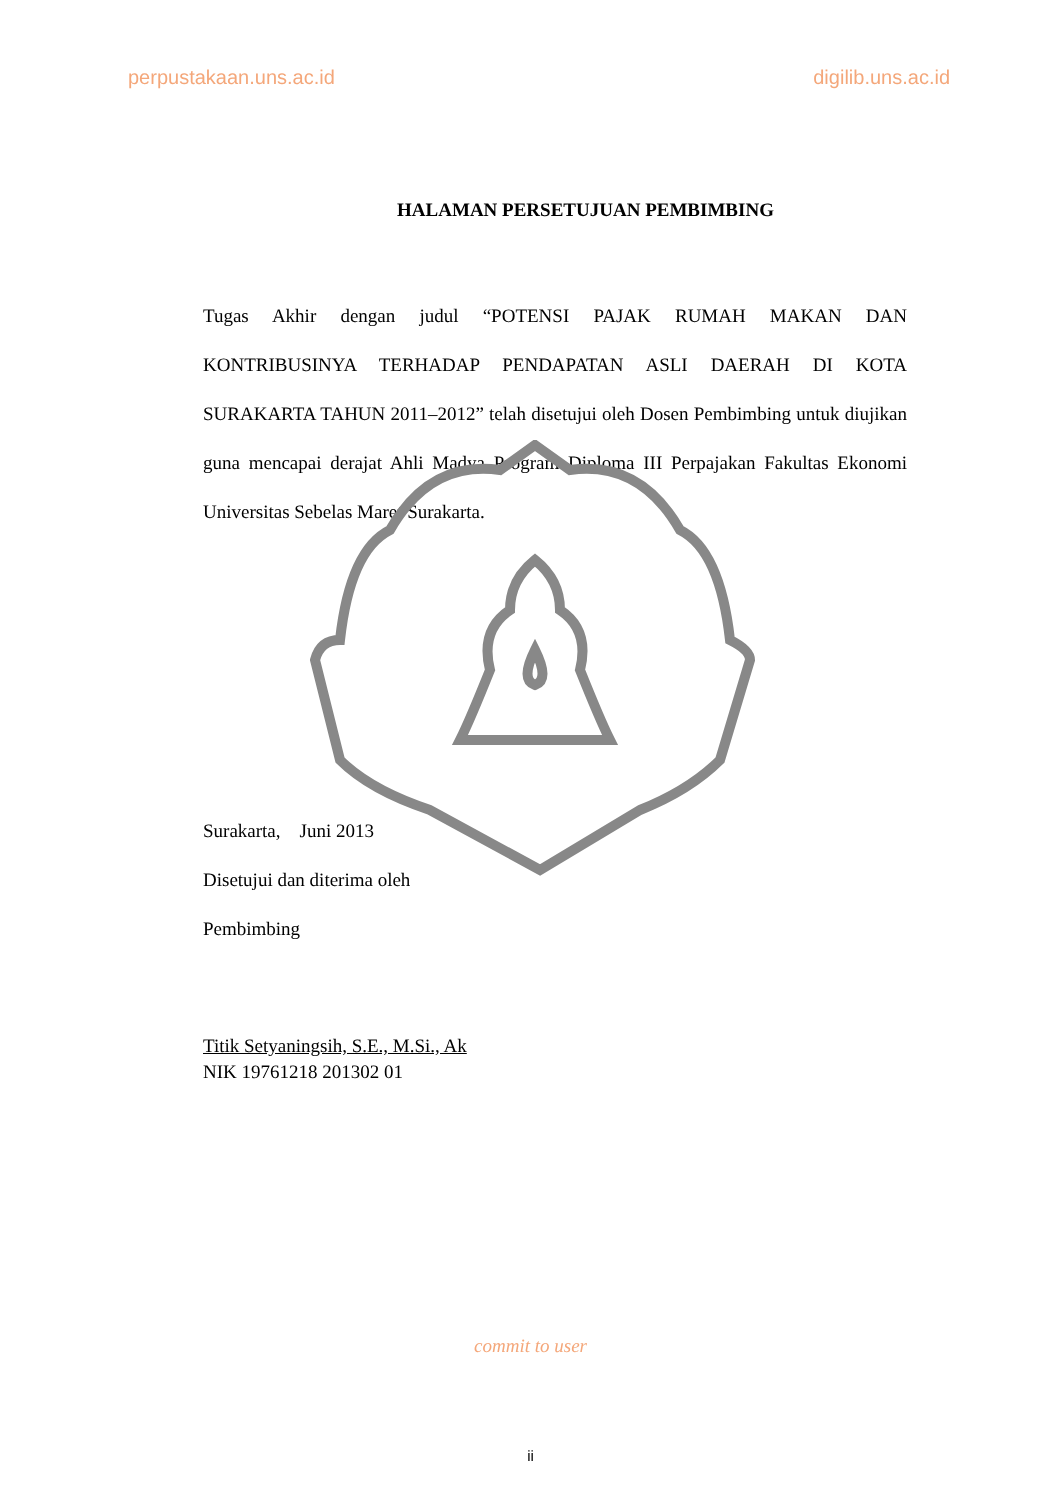perpustakaan.uns.ac.id digilib.uns.ac.id
HALAMAN PERSETUJUAN PEMBIMBING
Tugas Akhir dengan judul “POTENSI PAJAK RUMAH MAKAN DAN KONTRIBUSINYA TERHADAP PENDAPATAN ASLI DAERAH DI KOTA SURAKARTA TAHUN 2011–2012” telah disetujui oleh Dosen Pembimbing untuk diujikan guna mencapai derajat Ahli Madya Program Diploma III Perpajakan Fakultas Ekonomi Universitas Sebelas Maret Surakarta.
Surakarta, Juni 2013
Disetujui dan diterima oleh
Pembimbing
Titik Setyaningsih, S.E., M.Si., Ak
NIK 19761218 201302 01
commit to user
ii